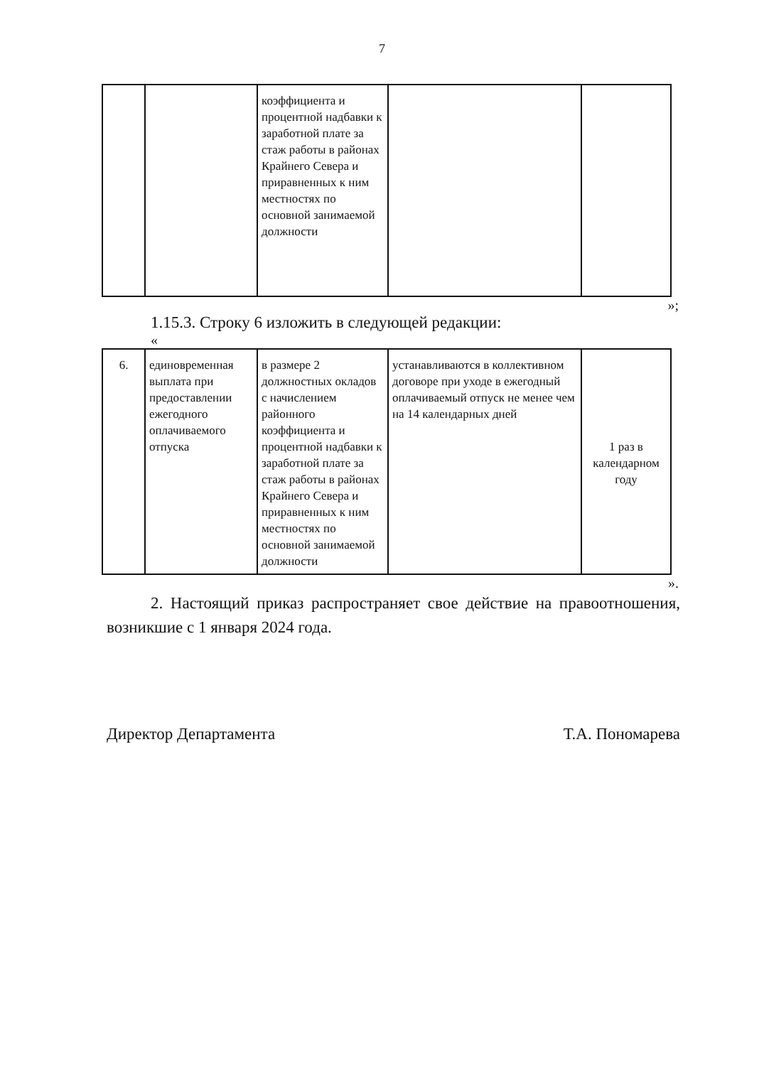7
| | | коэффициента и процентной надбавки к заработной плате за стаж работы в районах Крайнего Севера и приравненных к ним местностях по основной занимаемой должности | | |
»;
1.15.3. Строку 6 изложить в следующей редакции:
«
| 6. | единовременная выплата при предоставлении ежегодного оплачиваемого отпуска | в размере 2 должностных окладов с начислением районного коэффициента и процентной надбавки к заработной плате за стаж работы в районах Крайнего Севера и приравненных к ним местностях по основной занимаемой должности | устанавливаются в коллективном договоре при уходе в ежегодный оплачиваемый отпуск не менее чем на 14 календарных дней | 1 раз в календарном году |
».
2. Настоящий приказ распространяет свое действие на правоотношения, возникшие с 1 января 2024 года.
Директор Департамента Т.А. Пономарева